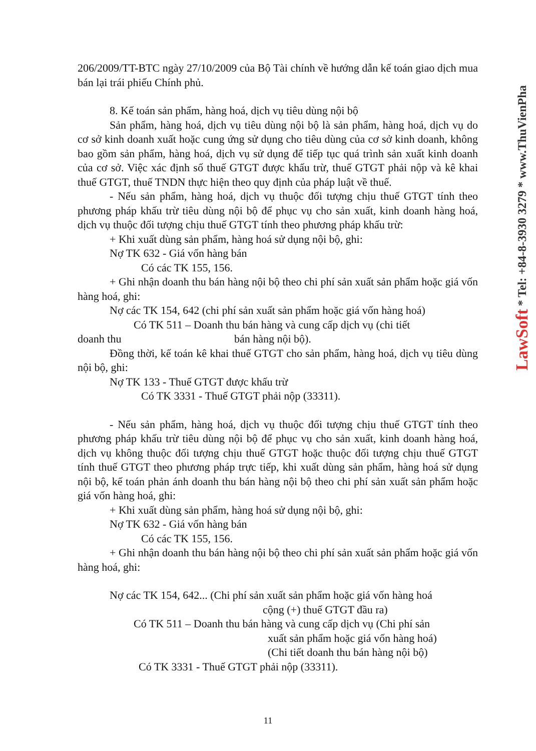206/2009/TT-BTC ngày 27/10/2009 của Bộ Tài chính về hướng dẫn kế toán giao dịch mua bán lại trái phiếu Chính phủ.
8. Kế toán sản phẩm, hàng hoá, dịch vụ tiêu dùng nội bộ
Sản phẩm, hàng hoá, dịch vụ tiêu dùng nội bộ là sản phẩm, hàng hoá, dịch vụ do cơ sở kinh doanh xuất hoặc cung ứng sử dụng cho tiêu dùng của cơ sở kinh doanh, không bao gồm sản phẩm, hàng hoá, dịch vụ sử dụng để tiếp tục quá trình sản xuất kinh doanh của cơ sở. Việc xác định số thuế GTGT được khấu trừ, thuế GTGT phải nộp và kê khai thuế GTGT, thuế TNDN thực hiện theo quy định của pháp luật về thuế.
- Nếu sản phẩm, hàng hoá, dịch vụ thuộc đối tượng chịu thuế GTGT tính theo phương pháp khấu trừ tiêu dùng nội bộ để phục vụ cho sản xuất, kinh doanh hàng hoá, dịch vụ thuộc đối tượng chịu thuế GTGT tính theo phương pháp khấu trừ:
+ Khi xuất dùng sản phẩm, hàng hoá sử dụng nội bộ, ghi:
Nợ TK 632 - Giá vốn hàng bán
Có các TK 155, 156.
+ Ghi nhận doanh thu bán hàng nội bộ theo chi phí sản xuất sản phẩm hoặc giá vốn hàng hoá, ghi:
Nợ các TK 154, 642 (chi phí sản xuất sản phẩm hoặc giá vốn hàng hoá)
Có TK 511 – Doanh thu bán hàng và cung cấp dịch vụ (chi tiết
doanh thu bán hàng nội bộ).
Đồng thời, kế toán kê khai thuế GTGT cho sản phẩm, hàng hoá, dịch vụ tiêu dùng nội bộ, ghi:
Nợ TK 133 - Thuế GTGT được khấu trừ
Có TK 3331 - Thuế GTGT phải nộp (33311).
- Nếu sản phẩm, hàng hoá, dịch vụ thuộc đối tượng chịu thuế GTGT tính theo phương pháp khấu trừ tiêu dùng nội bộ để phục vụ cho sản xuất, kinh doanh hàng hoá, dịch vụ không thuộc đối tượng chịu thuế GTGT hoặc thuộc đối tượng chịu thuế GTGT tính thuế GTGT theo phương pháp trực tiếp, khi xuất dùng sản phẩm, hàng hoá sử dụng nội bộ, kế toán phản ánh doanh thu bán hàng nội bộ theo chi phí sản xuất sản phẩm hoặc giá vốn hàng hoá, ghi:
+ Khi xuất dùng sản phẩm, hàng hoá sử dụng nội bộ, ghi:
Nợ TK 632 - Giá vốn hàng bán
Có các TK 155, 156.
+ Ghi nhận doanh thu bán hàng nội bộ theo chi phí sản xuất sản phẩm hoặc giá vốn hàng hoá, ghi:
Nợ các TK 154, 642... (Chi phí sản xuất sản phẩm hoặc giá vốn hàng hoá
cộng (+) thuế GTGT đầu ra)
Có TK 511 – Doanh thu bán hàng và cung cấp dịch vụ (Chi phí sản
xuất sản phẩm hoặc giá vốn hàng hoá)
(Chi tiết doanh thu bán hàng nội bộ)
Có TK 3331 - Thuế GTGT phải nộp (33311).
LawSoft * Tel: +84-8-3930 3279 * www.ThuVienPha
11